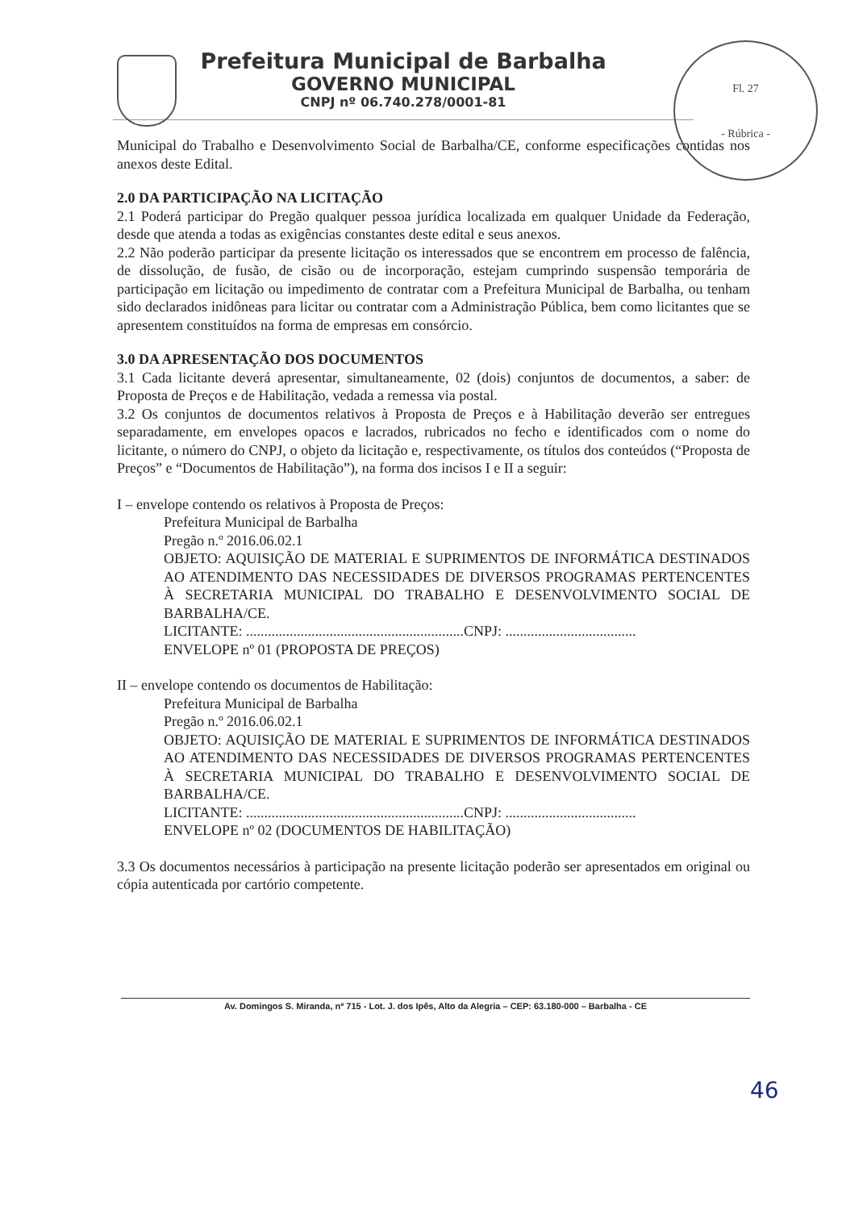Fl. 27
- Rúbrica -
Prefeitura Municipal de Barbalha
GOVERNO MUNICIPAL
CNPJ nº 06.740.278/0001-81
Municipal do Trabalho e Desenvolvimento Social de Barbalha/CE, conforme especificações contidas nos anexos deste Edital.
2.0 DA PARTICIPAÇÃO NA LICITAÇÃO
2.1 Poderá participar do Pregão qualquer pessoa jurídica localizada em qualquer Unidade da Federação, desde que atenda a todas as exigências constantes deste edital e seus anexos.
2.2 Não poderão participar da presente licitação os interessados que se encontrem em processo de falência, de dissolução, de fusão, de cisão ou de incorporação, estejam cumprindo suspensão temporária de participação em licitação ou impedimento de contratar com a Prefeitura Municipal de Barbalha, ou tenham sido declarados inidôneas para licitar ou contratar com a Administração Pública, bem como licitantes que se apresentem constituídos na forma de empresas em consórcio.
3.0 DA APRESENTAÇÃO DOS DOCUMENTOS
3.1 Cada licitante deverá apresentar, simultaneamente, 02 (dois) conjuntos de documentos, a saber: de Proposta de Preços e de Habilitação, vedada a remessa via postal.
3.2 Os conjuntos de documentos relativos à Proposta de Preços e à Habilitação deverão ser entregues separadamente, em envelopes opacos e lacrados, rubricados no fecho e identificados com o nome do licitante, o número do CNPJ, o objeto da licitação e, respectivamente, os títulos dos conteúdos (“Proposta de Preços” e “Documentos de Habilitação”), na forma dos incisos I e II a seguir:
I – envelope contendo os relativos à Proposta de Preços:
Prefeitura Municipal de Barbalha
Pregão n.º 2016.06.02.1
OBJETO: AQUISIÇÃO DE MATERIAL E SUPRIMENTOS DE INFORMÁTICA DESTINADOS AO ATENDIMENTO DAS NECESSIDADES DE DIVERSOS PROGRAMAS PERTENCENTES À SECRETARIA MUNICIPAL DO TRABALHO E DESENVOLVIMENTO SOCIAL DE BARBALHA/CE.
LICITANTE: ............................................................CNPJ: ....................................
ENVELOPE nº 01 (PROPOSTA DE PREÇOS)
II – envelope contendo os documentos de Habilitação:
Prefeitura Municipal de Barbalha
Pregão n.º 2016.06.02.1
OBJETO: AQUISIÇÃO DE MATERIAL E SUPRIMENTOS DE INFORMÁTICA DESTINADOS AO ATENDIMENTO DAS NECESSIDADES DE DIVERSOS PROGRAMAS PERTENCENTES À SECRETARIA MUNICIPAL DO TRABALHO E DESENVOLVIMENTO SOCIAL DE BARBALHA/CE.
LICITANTE: ............................................................CNPJ: ....................................
ENVELOPE nº 02 (DOCUMENTOS DE HABILITAÇÃO)
3.3 Os documentos necessários à participação na presente licitação poderão ser apresentados em original ou cópia autenticada por cartório competente.
Av. Domingos S. Miranda, nº 715 - Lot. J. dos Ipês, Alto da Alegria – CEP: 63.180-000 – Barbalha - CE
46